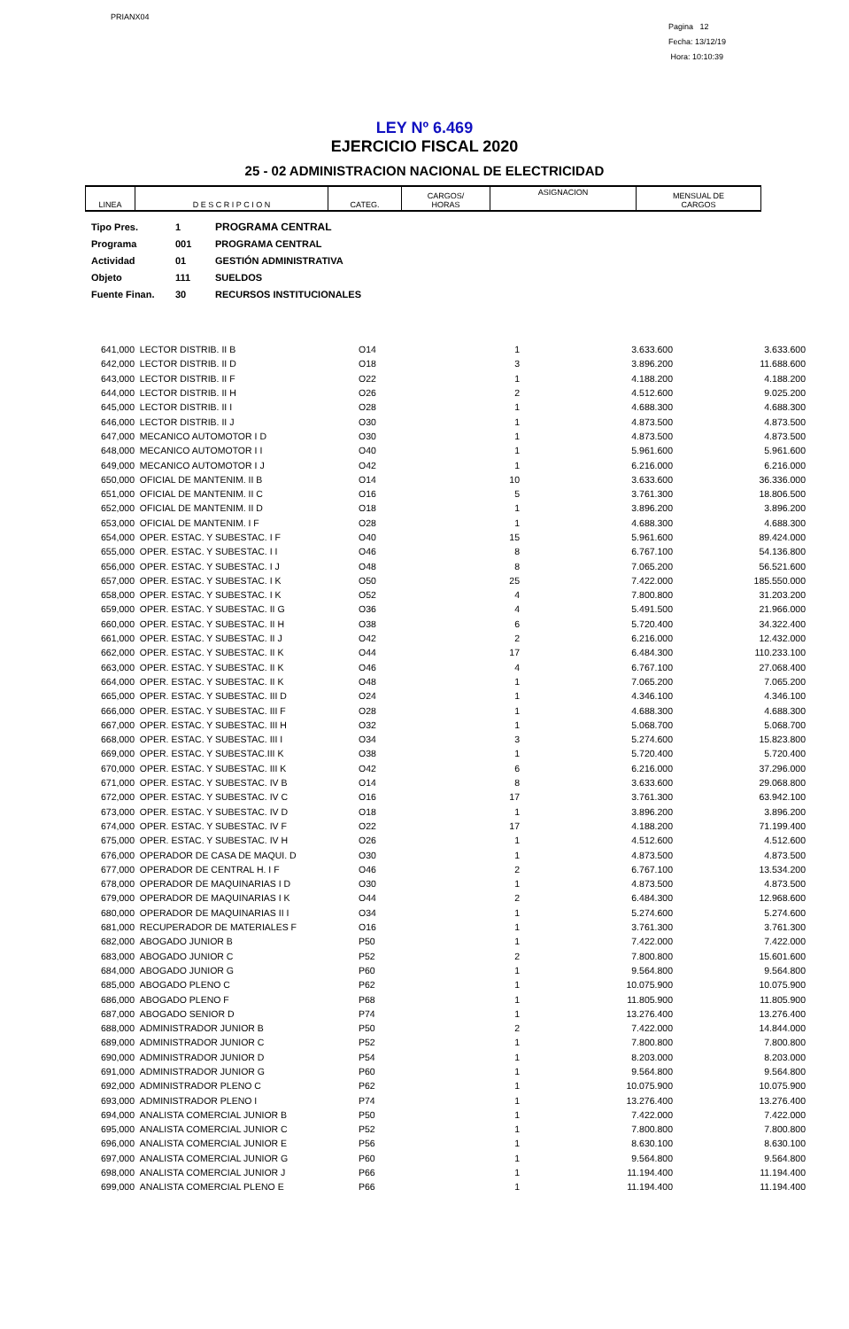PRIANX04
Pagina 12
Fecha: 13/12/19
Hora: 10:10:39
LEY Nº 6.469
EJERCICIO FISCAL 2020
25 - 02 ADMINISTRACION NACIONAL DE ELECTRICIDAD
| LINEA | D E S C R I P C I O N | CATEG. | CARGOS/ HORAS | ASIGNACION | MENSUAL DE CARGOS |
| --- | --- | --- | --- | --- | --- |
Tipo Pres. 1 PROGRAMA CENTRAL
Programa 001 PROGRAMA CENTRAL
Actividad 01 GESTIÓN ADMINISTRATIVA
Objeto 111 SUELDOS
Fuente Finan. 30 RECURSOS INSTITUCIONALES
| 641,000 | LECTOR DISTRIB. II B | O14 | 1 | 3.633.600 | 3.633.600 |
| 642,000 | LECTOR DISTRIB. II D | O18 | 3 | 3.896.200 | 11.688.600 |
| 643,000 | LECTOR DISTRIB. II F | O22 | 1 | 4.188.200 | 4.188.200 |
| 644,000 | LECTOR DISTRIB. II H | O26 | 2 | 4.512.600 | 9.025.200 |
| 645,000 | LECTOR DISTRIB. II I | O28 | 1 | 4.688.300 | 4.688.300 |
| 646,000 | LECTOR DISTRIB. II J | O30 | 1 | 4.873.500 | 4.873.500 |
| 647,000 | MECANICO AUTOMOTOR I D | O30 | 1 | 4.873.500 | 4.873.500 |
| 648,000 | MECANICO AUTOMOTOR I I | O40 | 1 | 5.961.600 | 5.961.600 |
| 649,000 | MECANICO AUTOMOTOR I J | O42 | 1 | 6.216.000 | 6.216.000 |
| 650,000 | OFICIAL DE MANTENIM. II B | O14 | 10 | 3.633.600 | 36.336.000 |
| 651,000 | OFICIAL DE MANTENIM. II C | O16 | 5 | 3.761.300 | 18.806.500 |
| 652,000 | OFICIAL DE MANTENIM. II D | O18 | 1 | 3.896.200 | 3.896.200 |
| 653,000 | OFICIAL DE MANTENIM. I F | O28 | 1 | 4.688.300 | 4.688.300 |
| 654,000 | OPER. ESTAC. Y SUBESTAC. I F | O40 | 15 | 5.961.600 | 89.424.000 |
| 655,000 | OPER. ESTAC. Y SUBESTAC. I I | O46 | 8 | 6.767.100 | 54.136.800 |
| 656,000 | OPER. ESTAC. Y SUBESTAC. I J | O48 | 8 | 7.065.200 | 56.521.600 |
| 657,000 | OPER. ESTAC. Y SUBESTAC. I K | O50 | 25 | 7.422.000 | 185.550.000 |
| 658,000 | OPER. ESTAC. Y SUBESTAC. I K | O52 | 4 | 7.800.800 | 31.203.200 |
| 659,000 | OPER. ESTAC. Y SUBESTAC. II G | O36 | 4 | 5.491.500 | 21.966.000 |
| 660,000 | OPER. ESTAC. Y SUBESTAC. II H | O38 | 6 | 5.720.400 | 34.322.400 |
| 661,000 | OPER. ESTAC. Y SUBESTAC. II J | O42 | 2 | 6.216.000 | 12.432.000 |
| 662,000 | OPER. ESTAC. Y SUBESTAC. II K | O44 | 17 | 6.484.300 | 110.233.100 |
| 663,000 | OPER. ESTAC. Y SUBESTAC. II K | O46 | 4 | 6.767.100 | 27.068.400 |
| 664,000 | OPER. ESTAC. Y SUBESTAC. II K | O48 | 1 | 7.065.200 | 7.065.200 |
| 665,000 | OPER. ESTAC. Y SUBESTAC. III D | O24 | 1 | 4.346.100 | 4.346.100 |
| 666,000 | OPER. ESTAC. Y SUBESTAC. III F | O28 | 1 | 4.688.300 | 4.688.300 |
| 667,000 | OPER. ESTAC. Y SUBESTAC. III H | O32 | 1 | 5.068.700 | 5.068.700 |
| 668,000 | OPER. ESTAC. Y SUBESTAC. III I | O34 | 3 | 5.274.600 | 15.823.800 |
| 669,000 | OPER. ESTAC. Y SUBESTAC.III K | O38 | 1 | 5.720.400 | 5.720.400 |
| 670,000 | OPER. ESTAC. Y SUBESTAC. III K | O42 | 6 | 6.216.000 | 37.296.000 |
| 671,000 | OPER. ESTAC. Y SUBESTAC. IV B | O14 | 8 | 3.633.600 | 29.068.800 |
| 672,000 | OPER. ESTAC. Y SUBESTAC. IV C | O16 | 17 | 3.761.300 | 63.942.100 |
| 673,000 | OPER. ESTAC. Y SUBESTAC. IV D | O18 | 1 | 3.896.200 | 3.896.200 |
| 674,000 | OPER. ESTAC. Y SUBESTAC. IV F | O22 | 17 | 4.188.200 | 71.199.400 |
| 675,000 | OPER. ESTAC. Y SUBESTAC. IV H | O26 | 1 | 4.512.600 | 4.512.600 |
| 676,000 | OPERADOR DE CASA DE MAQUI. D | O30 | 1 | 4.873.500 | 4.873.500 |
| 677,000 | OPERADOR DE CENTRAL H. I F | O46 | 2 | 6.767.100 | 13.534.200 |
| 678,000 | OPERADOR DE MAQUINARIAS I D | O30 | 1 | 4.873.500 | 4.873.500 |
| 679,000 | OPERADOR DE MAQUINARIAS I K | O44 | 2 | 6.484.300 | 12.968.600 |
| 680,000 | OPERADOR DE MAQUINARIAS II I | O34 | 1 | 5.274.600 | 5.274.600 |
| 681,000 | RECUPERADOR DE MATERIALES F | O16 | 1 | 3.761.300 | 3.761.300 |
| 682,000 | ABOGADO JUNIOR B | P50 | 1 | 7.422.000 | 7.422.000 |
| 683,000 | ABOGADO JUNIOR C | P52 | 2 | 7.800.800 | 15.601.600 |
| 684,000 | ABOGADO JUNIOR G | P60 | 1 | 9.564.800 | 9.564.800 |
| 685,000 | ABOGADO PLENO C | P62 | 1 | 10.075.900 | 10.075.900 |
| 686,000 | ABOGADO PLENO F | P68 | 1 | 11.805.900 | 11.805.900 |
| 687,000 | ABOGADO SENIOR D | P74 | 1 | 13.276.400 | 13.276.400 |
| 688,000 | ADMINISTRADOR JUNIOR B | P50 | 2 | 7.422.000 | 14.844.000 |
| 689,000 | ADMINISTRADOR JUNIOR C | P52 | 1 | 7.800.800 | 7.800.800 |
| 690,000 | ADMINISTRADOR JUNIOR D | P54 | 1 | 8.203.000 | 8.203.000 |
| 691,000 | ADMINISTRADOR JUNIOR G | P60 | 1 | 9.564.800 | 9.564.800 |
| 692,000 | ADMINISTRADOR PLENO C | P62 | 1 | 10.075.900 | 10.075.900 |
| 693,000 | ADMINISTRADOR PLENO I | P74 | 1 | 13.276.400 | 13.276.400 |
| 694,000 | ANALISTA COMERCIAL JUNIOR B | P50 | 1 | 7.422.000 | 7.422.000 |
| 695,000 | ANALISTA COMERCIAL JUNIOR C | P52 | 1 | 7.800.800 | 7.800.800 |
| 696,000 | ANALISTA COMERCIAL JUNIOR E | P56 | 1 | 8.630.100 | 8.630.100 |
| 697,000 | ANALISTA COMERCIAL JUNIOR G | P60 | 1 | 9.564.800 | 9.564.800 |
| 698,000 | ANALISTA COMERCIAL JUNIOR J | P66 | 1 | 11.194.400 | 11.194.400 |
| 699,000 | ANALISTA COMERCIAL PLENO E | P66 | 1 | 11.194.400 | 11.194.400 |